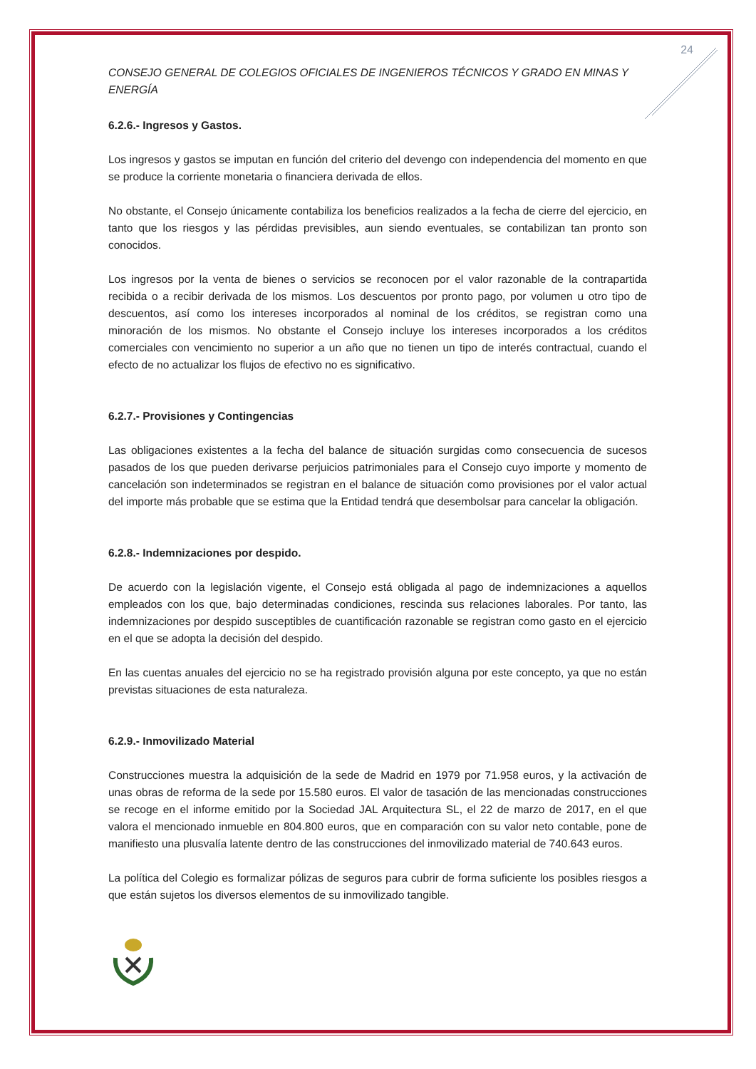24
CONSEJO GENERAL DE COLEGIOS OFICIALES DE INGENIEROS TÉCNICOS Y GRADO EN MINAS Y ENERGÍA
6.2.6.- Ingresos y Gastos.
Los ingresos y gastos se imputan en función del criterio del devengo con independencia del momento en que se produce la corriente monetaria o financiera derivada de ellos.
No obstante, el Consejo únicamente contabiliza los beneficios realizados a la fecha de cierre del ejercicio, en tanto que los riesgos y las pérdidas previsibles, aun siendo eventuales, se contabilizan tan pronto son conocidos.
Los ingresos por la venta de bienes o servicios se reconocen por el valor razonable de la contrapartida recibida o a recibir derivada de los mismos. Los descuentos por pronto pago, por volumen u otro tipo de descuentos, así como los intereses incorporados al nominal de los créditos, se registran como una minoración de los mismos. No obstante el Consejo incluye los intereses incorporados a los créditos comerciales con vencimiento no superior a un año que no tienen un tipo de interés contractual, cuando el efecto de no actualizar los flujos de efectivo no es significativo.
6.2.7.- Provisiones y Contingencias
Las obligaciones existentes a la fecha del balance de situación surgidas como consecuencia de sucesos pasados de los que pueden derivarse perjuicios patrimoniales para el Consejo cuyo importe y momento de cancelación son indeterminados se registran en el balance de situación como provisiones por el valor actual del importe más probable que se estima que la Entidad tendrá que desembolsar para cancelar la obligación.
6.2.8.- Indemnizaciones por despido.
De acuerdo con la legislación vigente, el Consejo está obligada al pago de indemnizaciones a aquellos empleados con los que, bajo determinadas condiciones, rescinda sus relaciones laborales. Por tanto, las indemnizaciones por despido susceptibles de cuantificación razonable se registran como gasto en el ejercicio en el que se adopta la decisión del despido.
En las cuentas anuales del ejercicio no se ha registrado provisión alguna por este concepto, ya que no están previstas situaciones de esta naturaleza.
6.2.9.- Inmovilizado Material
Construcciones muestra la adquisición de la sede de Madrid en 1979 por 71.958 euros, y la activación de unas obras de reforma de la sede por 15.580 euros. El valor de tasación de las mencionadas construcciones se recoge en el informe emitido por la Sociedad JAL Arquitectura SL, el 22 de marzo de 2017, en el que valora el mencionado inmueble en 804.800 euros, que en comparación con su valor neto contable, pone de manifiesto una plusvalía latente dentro de las construcciones del inmovilizado material de 740.643 euros.
La política del Colegio es formalizar pólizas de seguros para cubrir de forma suficiente los posibles riesgos a que están sujetos los diversos elementos de su inmovilizado tangible.